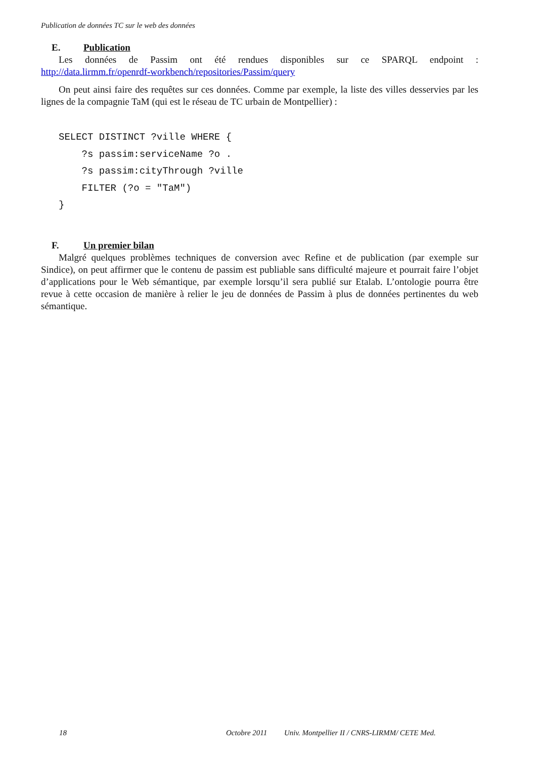Publication de données TC sur le web des données
E. Publication
Les données de Passim ont été rendues disponibles sur ce SPARQL endpoint :
http://data.lirmm.fr/openrdf-workbench/repositories/Passim/query
On peut ainsi faire des requêtes sur ces données. Comme par exemple, la liste des villes desservies par les lignes de la compagnie TaM (qui est le réseau de TC urbain de Montpellier) :
SELECT DISTINCT ?ville WHERE {
    ?s passim:serviceName ?o .
    ?s passim:cityThrough ?ville
    FILTER (?o = "TaM")
}
F. Un premier bilan
Malgré quelques problèmes techniques de conversion avec Refine et de publication (par exemple sur Sindice), on peut affirmer que le contenu de passim est publiable sans difficulté majeure et pourrait faire l’objet d’applications pour le Web sémantique, par exemple lorsqu’il sera publié sur Etalab. L’ontologie pourra être revue à cette occasion de manière à relier le jeu de données de Passim à plus de données pertinentes du web sémantique.
18 Octobre 2011 Univ. Montpellier II / CNRS-LIRMM/ CETE Med.